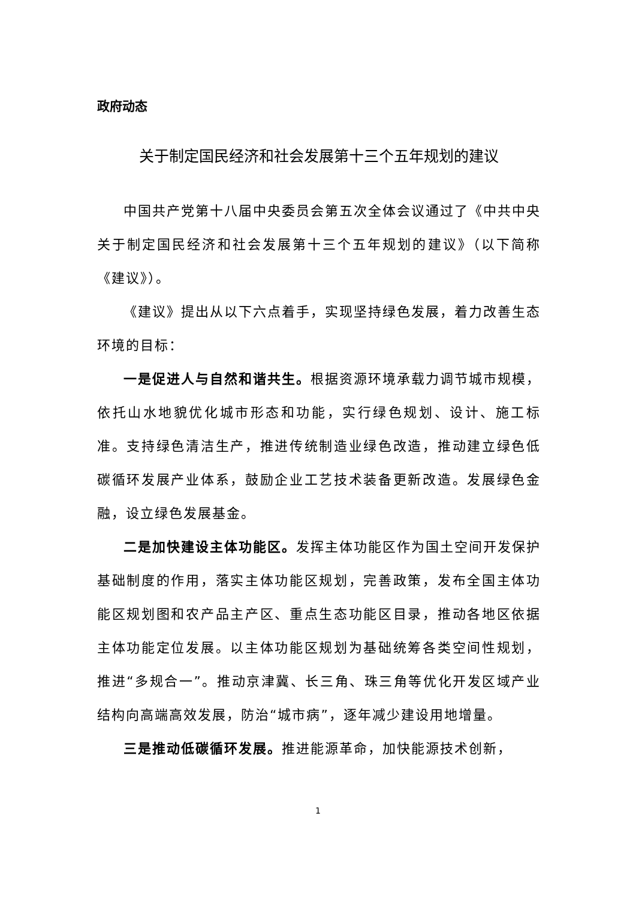政府动态
关于制定国民经济和社会发展第十三个五年规划的建议
中国共产党第十八届中央委员会第五次全体会议通过了《中共中央关于制定国民经济和社会发展第十三个五年规划的建议》（以下简称《建议》）。
《建议》提出从以下六点着手，实现坚持绿色发展，着力改善生态环境的目标：
一是促进人与自然和谐共生。根据资源环境承载力调节城市规模，依托山水地貌优化城市形态和功能，实行绿色规划、设计、施工标准。支持绿色清洁生产，推进传统制造业绿色改造，推动建立绿色低碳循环发展产业体系，鼓励企业工艺技术装备更新改造。发展绿色金融，设立绿色发展基金。
二是加快建设主体功能区。发挥主体功能区作为国土空间开发保护基础制度的作用，落实主体功能区规划，完善政策，发布全国主体功能区规划图和农产品主产区、重点生态功能区目录，推动各地区依据主体功能定位发展。以主体功能区规划为基础统筹各类空间性规划，推进“多规合一”。推动京津冀、长三角、珠三角等优化开发区域产业结构向高端高效发展，防治“城市病”，逐年减少建设用地增量。
三是推动低碳循环发展。推进能源革命，加快能源技术创新，
1